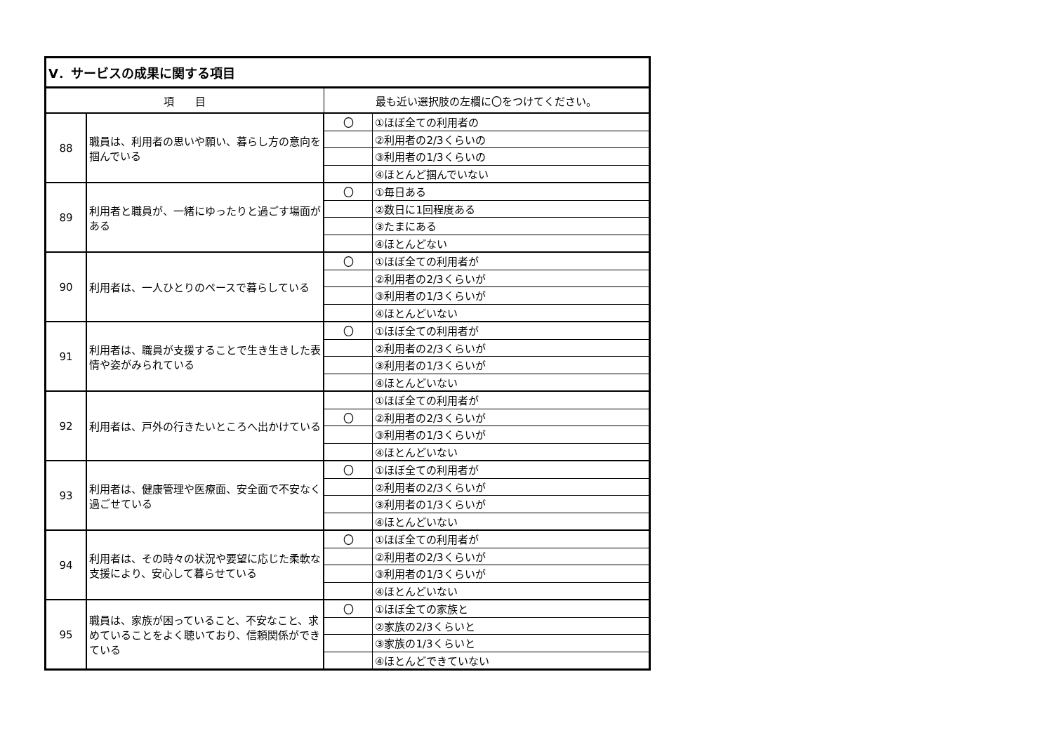| Ⅴ．サービスの成果に関する項目 | | | |
| --- | --- | --- | --- |
| 項 目 | | 最も近い選択肢の左欄に〇をつけてください。 | |
| 88 | 職員は、利用者の思いや願い、暮らし方の意向を掴んでいる | 〇 | ①ほぼ全ての利用者の |
| | | | ②利用者の2/3くらいの |
| | | | ③利用者の1/3くらいの |
| | | | ④ほとんど掴んでいない |
| 89 | 利用者と職員が、一緒にゆったりと過ごす場面がある | 〇 | ①毎日ある |
| | | | ②数日に1回程度ある |
| | | | ③たまにある |
| | | | ④ほとんどない |
| 90 | 利用者は、一人ひとりのペースで暮らしている | 〇 | ①ほぼ全ての利用者が |
| | | | ②利用者の2/3くらいが |
| | | | ③利用者の1/3くらいが |
| | | | ④ほとんどいない |
| 91 | 利用者は、職員が支援することで生き生きした表情や姿がみられている | 〇 | ①ほぼ全ての利用者が |
| | | | ②利用者の2/3くらいが |
| | | | ③利用者の1/3くらいが |
| | | | ④ほとんどいない |
| 92 | 利用者は、戸外の行きたいところへ出かけている | | ①ほぼ全ての利用者が |
| | | 〇 | ②利用者の2/3くらいが |
| | | | ③利用者の1/3くらいが |
| | | | ④ほとんどいない |
| 93 | 利用者は、健康管理や医療面、安全面で不安なく過ごせている | 〇 | ①ほぼ全ての利用者が |
| | | | ②利用者の2/3くらいが |
| | | | ③利用者の1/3くらいが |
| | | | ④ほとんどいない |
| 94 | 利用者は、その時々の状況や要望に応じた柔軟な支援により、安心して暮らせている | 〇 | ①ほぼ全ての利用者が |
| | | | ②利用者の2/3くらいが |
| | | | ③利用者の1/3くらいが |
| | | | ④ほとんどいない |
| 95 | 職員は、家族が困っていること、不安なこと、求めていることをよく聴いており、信頼関係ができている | 〇 | ①ほぼ全ての家族と |
| | | | ②家族の2/3くらいと |
| | | | ③家族の1/3くらいと |
| | | | ④ほとんどできていない |